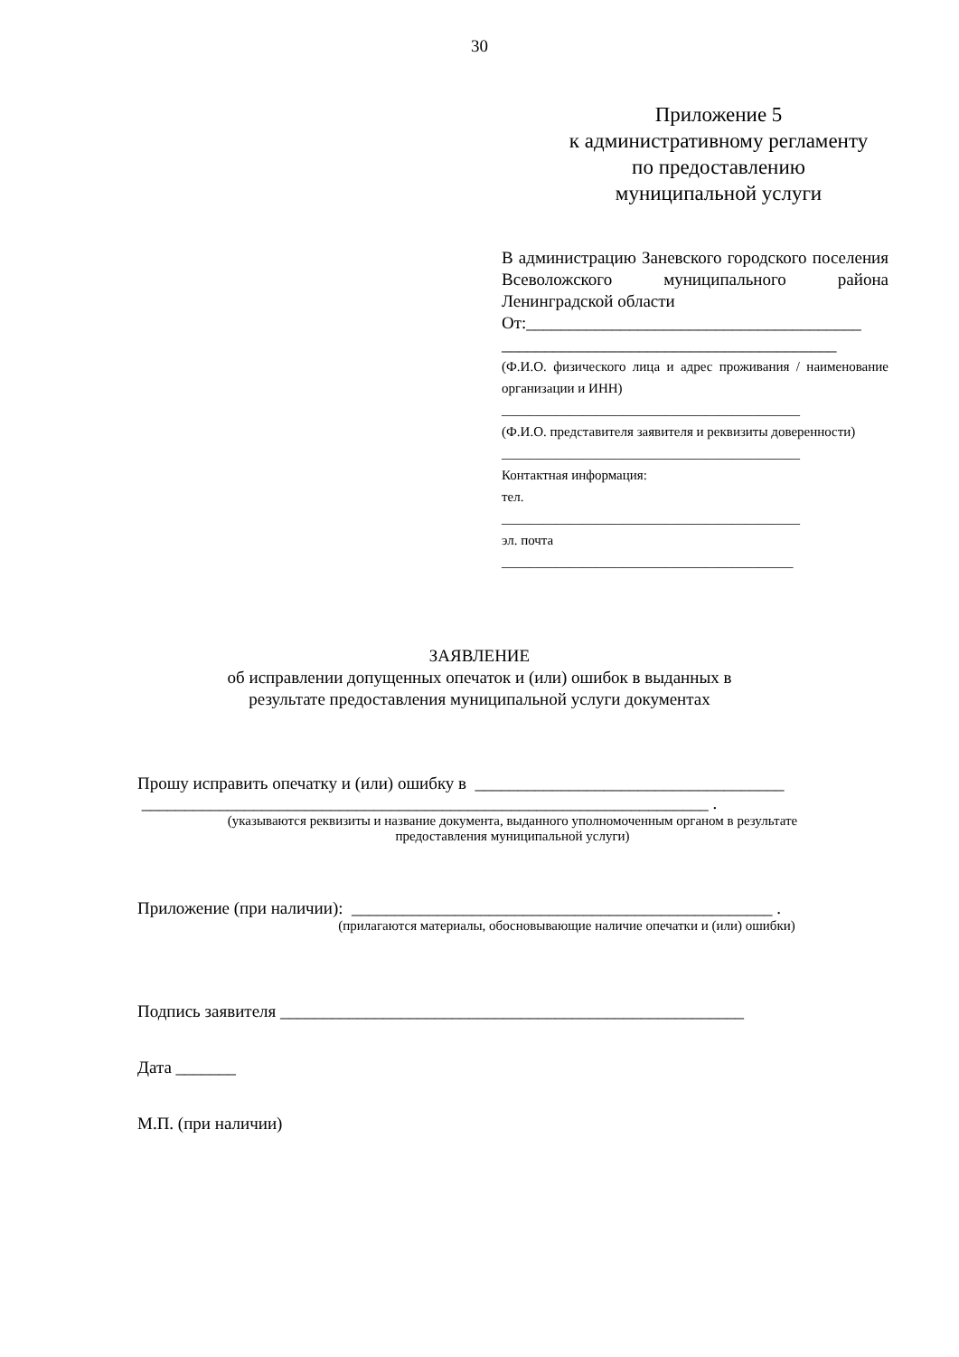30
Приложение 5
к административному регламенту
по предоставлению
муниципальной услуги
В администрацию Заневского городского поселения Всеволожского муниципального района Ленинградской области
От:_______________________________________
_______________________________________
(Ф.И.О. физического лица и адрес проживания / наименование организации и ИНН)
____________________________________________
(Ф.И.О. представителя заявителя и реквизиты доверенности)
____________________________________________
Контактная информация:
тел.
____________________________________________
эл. почта
___________________________________________
ЗАЯВЛЕНИЕ
об исправлении допущенных опечаток и (или) ошибок в выданных в
результате предоставления муниципальной услуги документах
Прошу исправить опечатку и (или) ошибку в ____________________________________
__________________________________________________________________ .
(указываются реквизиты и название документа, выданного уполномоченным органом в результате
предоставления муниципальной услуги)
Приложение (при наличии): _________________________________________________ .
(прилагаются материалы, обосновывающие наличие опечатки и (или) ошибки)
Подпись заявителя ______________________________________________________
Дата _______
М.П. (при наличии)